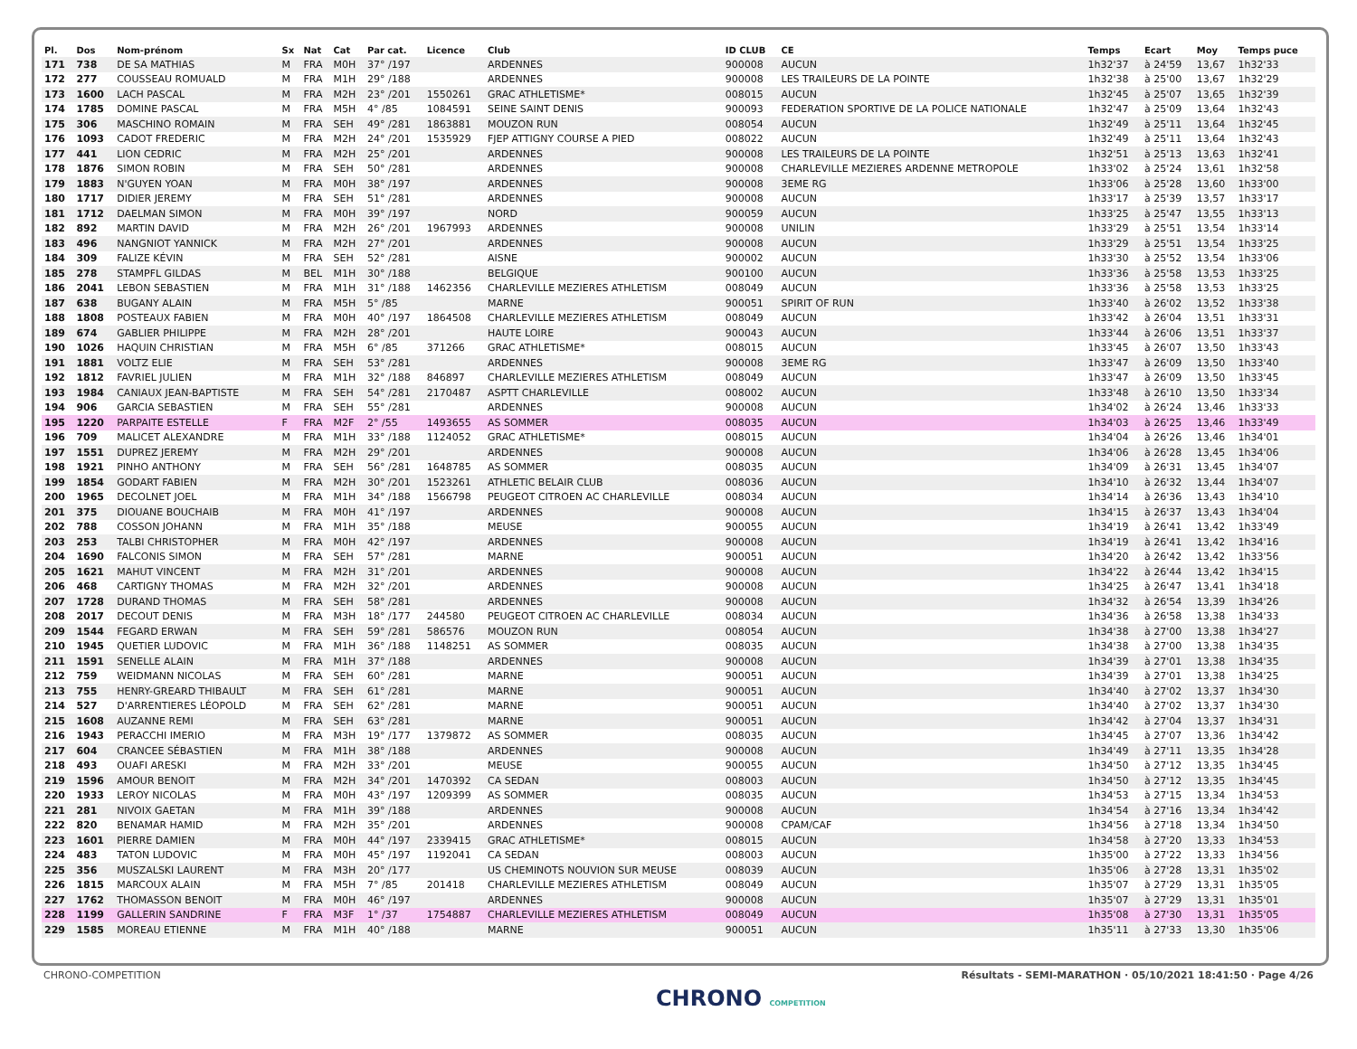| Pl. | Dos | Nom-prénom | Sx | Nat | Cat | Par cat. | Licence | Club | ID CLUB | CE | Temps | Ecart | Moy | Temps puce |
| --- | --- | --- | --- | --- | --- | --- | --- | --- | --- | --- | --- | --- | --- | --- |
| 171 | 738 | DE SA MATHIAS | M | FRA | M0H | 37° /197 | | ARDENNES | 900008 | AUCUN | 1h32'37 | à 24'59 | 13,67 | 1h32'33 |
| 172 | 277 | COUSSEAU ROMUALD | M | FRA | M1H | 29° /188 | | ARDENNES | 900008 | LES TRAILEURS DE LA POINTE | 1h32'38 | à 25'00 | 13,67 | 1h32'29 |
| 173 | 1600 | LACH PASCAL | M | FRA | M2H | 23° /201 | 1550261 | GRAC ATHLETISME* | 008015 | AUCUN | 1h32'45 | à 25'07 | 13,65 | 1h32'39 |
| 174 | 1785 | DOMINE PASCAL | M | FRA | M5H | 4° /85 | 1084591 | SEINE SAINT DENIS | 900093 | FEDERATION SPORTIVE DE LA POLICE NATIONALE | 1h32'47 | à 25'09 | 13,64 | 1h32'43 |
| 175 | 306 | MASCHINO ROMAIN | M | FRA | SEH | 49° /281 | 1863881 | MOUZON RUN | 008054 | AUCUN | 1h32'49 | à 25'11 | 13,64 | 1h32'45 |
| 176 | 1093 | CADOT FREDERIC | M | FRA | M2H | 24° /201 | 1535929 | FJEP ATTIGNY COURSE A PIED | 008022 | AUCUN | 1h32'49 | à 25'11 | 13,64 | 1h32'43 |
| 177 | 441 | LION CEDRIC | M | FRA | M2H | 25° /201 | | ARDENNES | 900008 | LES TRAILEURS DE LA POINTE | 1h32'51 | à 25'13 | 13,63 | 1h32'41 |
| 178 | 1876 | SIMON ROBIN | M | FRA | SEH | 50° /281 | | ARDENNES | 900008 | CHARLEVILLE MEZIERES ARDENNE METROPOLE | 1h33'02 | à 25'24 | 13,61 | 1h32'58 |
| 179 | 1883 | N'GUYEN YOAN | M | FRA | M0H | 38° /197 | | ARDENNES | 900008 | 3EME RG | 1h33'06 | à 25'28 | 13,60 | 1h33'00 |
| 180 | 1717 | DIDIER JEREMY | M | FRA | SEH | 51° /281 | | ARDENNES | 900008 | AUCUN | 1h33'17 | à 25'39 | 13,57 | 1h33'17 |
| 181 | 1712 | DAELMAN SIMON | M | FRA | M0H | 39° /197 | | NORD | 900059 | AUCUN | 1h33'25 | à 25'47 | 13,55 | 1h33'13 |
| 182 | 892 | MARTIN DAVID | M | FRA | M2H | 26° /201 | 1967993 | ARDENNES | 900008 | UNILIN | 1h33'29 | à 25'51 | 13,54 | 1h33'14 |
| 183 | 496 | NANGNIOT YANNICK | M | FRA | M2H | 27° /201 | | ARDENNES | 900008 | AUCUN | 1h33'29 | à 25'51 | 13,54 | 1h33'25 |
| 184 | 309 | FALIZE KÉVIN | M | FRA | SEH | 52° /281 | | AISNE | 900002 | AUCUN | 1h33'30 | à 25'52 | 13,54 | 1h33'06 |
| 185 | 278 | STAMPFL GILDAS | M | BEL | M1H | 30° /188 | | BELGIQUE | 900100 | AUCUN | 1h33'36 | à 25'58 | 13,53 | 1h33'25 |
| 186 | 2041 | LEBON SEBASTIEN | M | FRA | M1H | 31° /188 | 1462356 | CHARLEVILLE MEZIERES ATHLETISM | 008049 | AUCUN | 1h33'36 | à 25'58 | 13,53 | 1h33'25 |
| 187 | 638 | BUGANY ALAIN | M | FRA | M5H | 5° /85 | | MARNE | 900051 | SPIRIT OF RUN | 1h33'40 | à 26'02 | 13,52 | 1h33'38 |
| 188 | 1808 | POSTEAUX FABIEN | M | FRA | M0H | 40° /197 | 1864508 | CHARLEVILLE MEZIERES ATHLETISM | 008049 | AUCUN | 1h33'42 | à 26'04 | 13,51 | 1h33'31 |
| 189 | 674 | GABLIER PHILIPPE | M | FRA | M2H | 28° /201 | | HAUTE LOIRE | 900043 | AUCUN | 1h33'44 | à 26'06 | 13,51 | 1h33'37 |
| 190 | 1026 | HAQUIN CHRISTIAN | M | FRA | M5H | 6° /85 | 371266 | GRAC ATHLETISME* | 008015 | AUCUN | 1h33'45 | à 26'07 | 13,50 | 1h33'43 |
| 191 | 1881 | VOLTZ ELIE | M | FRA | SEH | 53° /281 | | ARDENNES | 900008 | 3EME RG | 1h33'47 | à 26'09 | 13,50 | 1h33'40 |
| 192 | 1812 | FAVRIEL JULIEN | M | FRA | M1H | 32° /188 | 846897 | CHARLEVILLE MEZIERES ATHLETISM | 008049 | AUCUN | 1h33'47 | à 26'09 | 13,50 | 1h33'45 |
| 193 | 1984 | CANIAUX JEAN-BAPTISTE | M | FRA | SEH | 54° /281 | 2170487 | ASPTT CHARLEVILLE | 008002 | AUCUN | 1h33'48 | à 26'10 | 13,50 | 1h33'34 |
| 194 | 906 | GARCIA SEBASTIEN | M | FRA | SEH | 55° /281 | | ARDENNES | 900008 | AUCUN | 1h34'02 | à 26'24 | 13,46 | 1h33'33 |
| 195 | 1220 | PARPAITE ESTELLE | F | FRA | M2F | 2° /55 | 1493655 | AS SOMMER | 008035 | AUCUN | 1h34'03 | à 26'25 | 13,46 | 1h33'49 |
| 196 | 709 | MALICET ALEXANDRE | M | FRA | M1H | 33° /188 | 1124052 | GRAC ATHLETISME* | 008015 | AUCUN | 1h34'04 | à 26'26 | 13,46 | 1h34'01 |
| 197 | 1551 | DUPREZ JEREMY | M | FRA | M2H | 29° /201 | | ARDENNES | 900008 | AUCUN | 1h34'06 | à 26'28 | 13,45 | 1h34'06 |
| 198 | 1921 | PINHO ANTHONY | M | FRA | SEH | 56° /281 | 1648785 | AS SOMMER | 008035 | AUCUN | 1h34'09 | à 26'31 | 13,45 | 1h34'07 |
| 199 | 1854 | GODART FABIEN | M | FRA | M2H | 30° /201 | 1523261 | ATHLETIC BELAIR CLUB | 008036 | AUCUN | 1h34'10 | à 26'32 | 13,44 | 1h34'07 |
| 200 | 1965 | DECOLNET JOEL | M | FRA | M1H | 34° /188 | 1566798 | PEUGEOT CITROEN AC CHARLEVILLE | 008034 | AUCUN | 1h34'14 | à 26'36 | 13,43 | 1h34'10 |
| 201 | 375 | DIOUANE BOUCHAIB | M | FRA | M0H | 41° /197 | | ARDENNES | 900008 | AUCUN | 1h34'15 | à 26'37 | 13,43 | 1h34'04 |
| 202 | 788 | COSSON JOHANN | M | FRA | M1H | 35° /188 | | MEUSE | 900055 | AUCUN | 1h34'19 | à 26'41 | 13,42 | 1h33'49 |
| 203 | 253 | TALBI CHRISTOPHER | M | FRA | M0H | 42° /197 | | ARDENNES | 900008 | AUCUN | 1h34'19 | à 26'41 | 13,42 | 1h34'16 |
| 204 | 1690 | FALCONIS SIMON | M | FRA | SEH | 57° /281 | | MARNE | 900051 | AUCUN | 1h34'20 | à 26'42 | 13,42 | 1h33'56 |
| 205 | 1621 | MAHUT VINCENT | M | FRA | M2H | 31° /201 | | ARDENNES | 900008 | AUCUN | 1h34'22 | à 26'44 | 13,42 | 1h34'15 |
| 206 | 468 | CARTIGNY THOMAS | M | FRA | M2H | 32° /201 | | ARDENNES | 900008 | AUCUN | 1h34'25 | à 26'47 | 13,41 | 1h34'18 |
| 207 | 1728 | DURAND THOMAS | M | FRA | SEH | 58° /281 | | ARDENNES | 900008 | AUCUN | 1h34'32 | à 26'54 | 13,39 | 1h34'26 |
| 208 | 2017 | DECOUT DENIS | M | FRA | M3H | 18° /177 | 244580 | PEUGEOT CITROEN AC CHARLEVILLE | 008034 | AUCUN | 1h34'36 | à 26'58 | 13,38 | 1h34'33 |
| 209 | 1544 | FEGARD ERWAN | M | FRA | SEH | 59° /281 | 586576 | MOUZON RUN | 008054 | AUCUN | 1h34'38 | à 27'00 | 13,38 | 1h34'27 |
| 210 | 1945 | QUETIER LUDOVIC | M | FRA | M1H | 36° /188 | 1148251 | AS SOMMER | 008035 | AUCUN | 1h34'38 | à 27'00 | 13,38 | 1h34'35 |
| 211 | 1591 | SENELLE ALAIN | M | FRA | M1H | 37° /188 | | ARDENNES | 900008 | AUCUN | 1h34'39 | à 27'01 | 13,38 | 1h34'35 |
| 212 | 759 | WEIDMANN NICOLAS | M | FRA | SEH | 60° /281 | | MARNE | 900051 | AUCUN | 1h34'39 | à 27'01 | 13,38 | 1h34'25 |
| 213 | 755 | HENRY-GREARD THIBAULT | M | FRA | SEH | 61° /281 | | MARNE | 900051 | AUCUN | 1h34'40 | à 27'02 | 13,37 | 1h34'30 |
| 214 | 527 | D'ARRENTIERES LÉOPOLD | M | FRA | SEH | 62° /281 | | MARNE | 900051 | AUCUN | 1h34'40 | à 27'02 | 13,37 | 1h34'30 |
| 215 | 1608 | AUZANNE REMI | M | FRA | SEH | 63° /281 | | MARNE | 900051 | AUCUN | 1h34'42 | à 27'04 | 13,37 | 1h34'31 |
| 216 | 1943 | PERACCHI IMERIO | M | FRA | M3H | 19° /177 | 1379872 | AS SOMMER | 008035 | AUCUN | 1h34'45 | à 27'07 | 13,36 | 1h34'42 |
| 217 | 604 | CRANCEE SÉBASTIEN | M | FRA | M1H | 38° /188 | | ARDENNES | 900008 | AUCUN | 1h34'49 | à 27'11 | 13,35 | 1h34'28 |
| 218 | 493 | OUAFI ARESKI | M | FRA | M2H | 33° /201 | | MEUSE | 900055 | AUCUN | 1h34'50 | à 27'12 | 13,35 | 1h34'45 |
| 219 | 1596 | AMOUR BENOIT | M | FRA | M2H | 34° /201 | 1470392 | CA SEDAN | 008003 | AUCUN | 1h34'50 | à 27'12 | 13,35 | 1h34'45 |
| 220 | 1933 | LEROY NICOLAS | M | FRA | M0H | 43° /197 | 1209399 | AS SOMMER | 008035 | AUCUN | 1h34'53 | à 27'15 | 13,34 | 1h34'53 |
| 221 | 281 | NIVOIX GAETAN | M | FRA | M1H | 39° /188 | | ARDENNES | 900008 | AUCUN | 1h34'54 | à 27'16 | 13,34 | 1h34'42 |
| 222 | 820 | BENAMAR HAMID | M | FRA | M2H | 35° /201 | | ARDENNES | 900008 | CPAM/CAF | 1h34'56 | à 27'18 | 13,34 | 1h34'50 |
| 223 | 1601 | PIERRE DAMIEN | M | FRA | M0H | 44° /197 | 2339415 | GRAC ATHLETISME* | 008015 | AUCUN | 1h34'58 | à 27'20 | 13,33 | 1h34'53 |
| 224 | 483 | TATON LUDOVIC | M | FRA | M0H | 45° /197 | 1192041 | CA SEDAN | 008003 | AUCUN | 1h35'00 | à 27'22 | 13,33 | 1h34'56 |
| 225 | 356 | MUSZALSKI LAURENT | M | FRA | M3H | 20° /177 | | US CHEMINOTS NOUVION SUR MEUSE | 008039 | AUCUN | 1h35'06 | à 27'28 | 13,31 | 1h35'02 |
| 226 | 1815 | MARCOUX ALAIN | M | FRA | M5H | 7° /85 | 201418 | CHARLEVILLE MEZIERES ATHLETISM | 008049 | AUCUN | 1h35'07 | à 27'29 | 13,31 | 1h35'05 |
| 227 | 1762 | THOMASSON BENOIT | M | FRA | M0H | 46° /197 | | ARDENNES | 900008 | AUCUN | 1h35'07 | à 27'29 | 13,31 | 1h35'01 |
| 228 | 1199 | GALLERIN SANDRINE | F | FRA | M3F | 1° /37 | 1754887 | CHARLEVILLE MEZIERES ATHLETISM | 008049 | AUCUN | 1h35'08 | à 27'30 | 13,31 | 1h35'05 |
| 229 | 1585 | MOREAU ETIENNE | M | FRA | M1H | 40° /188 | | MARNE | 900051 | AUCUN | 1h35'11 | à 27'33 | 13,30 | 1h35'06 |
CHRONO-COMPETITION
CHRONO COMPETITION
Résultats - SEMI-MARATHON · 05/10/2021 18:41:50 · Page 4/26